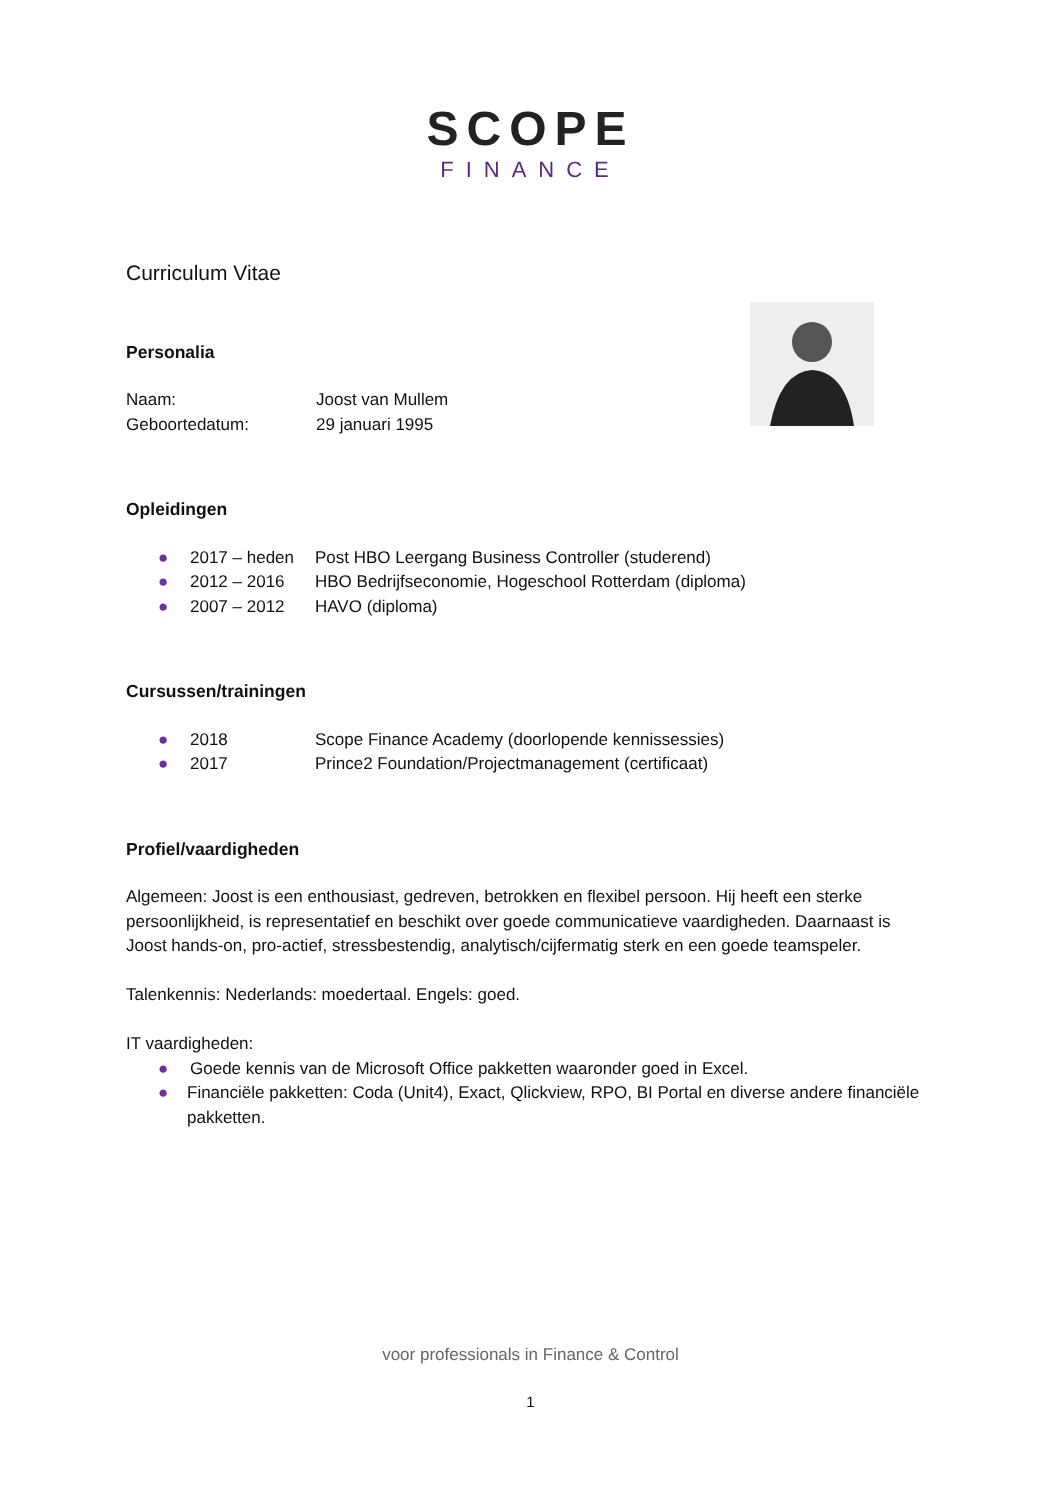SCOPE
FINANCE
Curriculum Vitae
Personalia
Naam: Joost van Mullem
Geboortedatum: 29 januari 1995
Opleidingen
● 2017 – heden Post HBO Leergang Business Controller (studerend)
● 2012 – 2016 HBO Bedrijfseconomie, Hogeschool Rotterdam (diploma)
● 2007 – 2012 HAVO (diploma)
Cursussen/trainingen
● 2018 Scope Finance Academy (doorlopende kennissessies)
● 2017 Prince2 Foundation/Projectmanagement (certificaat)
Profiel/vaardigheden
Algemeen: Joost is een enthousiast, gedreven, betrokken en flexibel persoon. Hij heeft een sterke persoonlijkheid, is representatief en beschikt over goede communicatieve vaardigheden. Daarnaast is Joost hands-on, pro-actief, stressbestendig, analytisch/cijfermatig sterk en een goede teamspeler.
Talenkennis: Nederlands: moedertaal. Engels: goed.
IT vaardigheden:
● Goede kennis van de Microsoft Office pakketten waaronder goed in Excel.
● Financiële pakketten: Coda (Unit4), Exact, Qlickview, RPO, BI Portal en diverse andere financiële pakketten.
voor professionals in Finance & Control
1